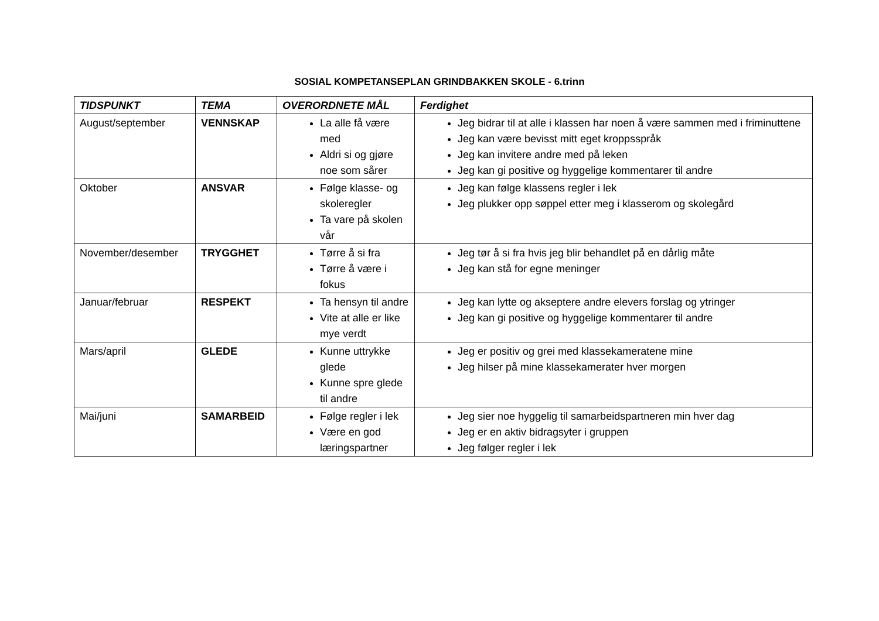SOSIAL KOMPETANSEPLAN GRINDBAKKEN SKOLE - 6.trinn
| TIDSPUNKT | TEMA | OVERORDNETE MÅL | Ferdighet |
| --- | --- | --- | --- |
| August/september | VENNSKAP | La alle få være med Aldri si og gjøre noe som sårer | Jeg bidrar til at alle i klassen har noen å være sammen med i friminuttene Jeg kan være bevisst mitt eget kroppsspråk Jeg kan invitere andre med på leken Jeg kan gi positive og hyggelige kommentarer til andre |
| Oktober | ANSVAR | Følge klasse- og skoleregler Ta vare på skolen vår | Jeg kan følge klassens regler i lek Jeg plukker opp søppel etter meg i klasserom og skolegård |
| November/desember | TRYGGHET | Tørre å si fra Tørre å være i fokus | Jeg tør å si fra hvis jeg blir behandlet på en dårlig måte Jeg kan stå for egne meninger |
| Januar/februar | RESPEKT | Ta hensyn til andre Vite at alle er like mye verdt | Jeg kan lytte og akseptere andre elevers forslag og ytringer Jeg kan gi positive og hyggelige kommentarer til andre |
| Mars/april | GLEDE | Kunne uttrykke glede Kunne spre glede til andre | Jeg er positiv og grei med klassekameratene mine Jeg hilser på mine klassekamerater hver morgen |
| Mai/juni | SAMARBEID | Følge regler i lek Være en god læringspartner | Jeg sier noe hyggelig til samarbeidspartneren min hver dag Jeg er en aktiv bidragsyter i gruppen Jeg følger regler i lek |